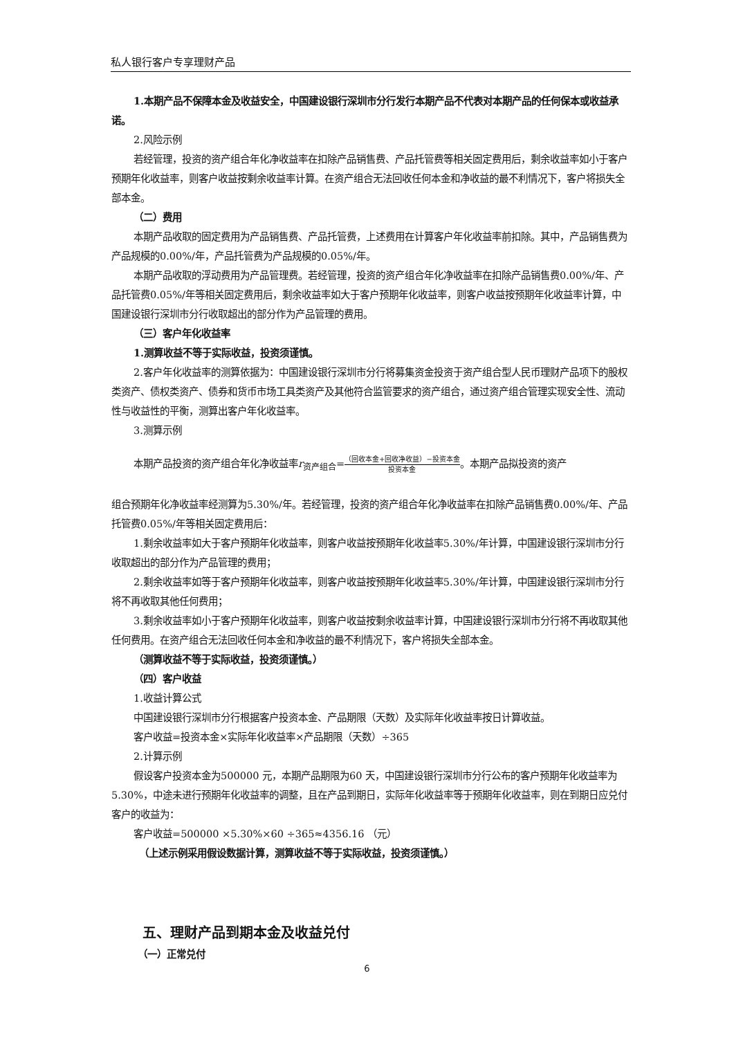私人银行客户专享理财产品
1.本期产品不保障本金及收益安全，中国建设银行深圳市分行发行本期产品不代表对本期产品的任何保本或收益承诺。
2.风险示例
若经管理，投资的资产组合年化净收益率在扣除产品销售费、产品托管费等相关固定费用后，剩余收益率如小于客户预期年化收益率，则客户收益按剩余收益率计算。在资产组合无法回收任何本金和净收益的最不利情况下，客户将损失全部本金。
（二）费用
本期产品收取的固定费用为产品销售费、产品托管费，上述费用在计算客户年化收益率前扣除。其中，产品销售费为产品规模的0.00%/年，产品托管费为产品规模的0.05%/年。
本期产品收取的浮动费用为产品管理费。若经管理，投资的资产组合年化净收益率在扣除产品销售费0.00%/年、产品托管费0.05%/年等相关固定费用后，剩余收益率如大于客户预期年化收益率，则客户收益按预期年化收益率计算，中国建设银行深圳市分行收取超出的部分作为产品管理的费用。
（三）客户年化收益率
1.测算收益不等于实际收益，投资须谨慎。
2.客户年化收益率的测算依据为：中国建设银行深圳市分行将募集资金投资于资产组合型人民币理财产品项下的股权类资产、债权类资产、债券和货币市场工具类资产及其他符合监管要求的资产组合，通过资产组合管理实现安全性、流动性与收益性的平衡，测算出客户年化收益率。
3.测算示例
本期产品投资的资产组合年化净收益率r<sub>资产组合</sub>=（回收本金+回收净收益）−投资本金 投资本金。本期产品拟投资的资产
组合预期年化净收益率经测算为5.30%/年。若经管理，投资的资产组合年化净收益率在扣除产品销售费0.00%/年、产品托管费0.05%/年等相关固定费用后：
1.剩余收益率如大于客户预期年化收益率，则客户收益按预期年化收益率5.30%/年计算，中国建设银行深圳市分行收取超出的部分作为产品管理的费用；
2.剩余收益率如等于客户预期年化收益率，则客户收益按预期年化收益率5.30%/年计算，中国建设银行深圳市分行将不再收取其他任何费用；
3.剩余收益率如小于客户预期年化收益率，则客户收益按剩余收益率计算，中国建设银行深圳市分行将不再收取其他任何费用。在资产组合无法回收任何本金和净收益的最不利情况下，客户将损失全部本金。
（测算收益不等于实际收益，投资须谨慎。）
（四）客户收益
1.收益计算公式
中国建设银行深圳市分行根据客户投资本金、产品期限（天数）及实际年化收益率按日计算收益。
客户收益=投资本金×实际年化收益率×产品期限（天数）÷365
2.计算示例
假设客户投资本金为500000 元，本期产品期限为60 天，中国建设银行深圳市分行公布的客户预期年化收益率为 5.30%，中途未进行预期年化收益率的调整，且在产品到期日，实际年化收益率等于预期年化收益率，则在到期日应兑付客户的收益为：
客户收益=500000 ×5.30%×60 ÷365≈4356.16 （元）
（上述示例采用假设数据计算，测算收益不等于实际收益，投资须谨慎。）
五、理财产品到期本金及收益兑付
（一）正常兑付
6